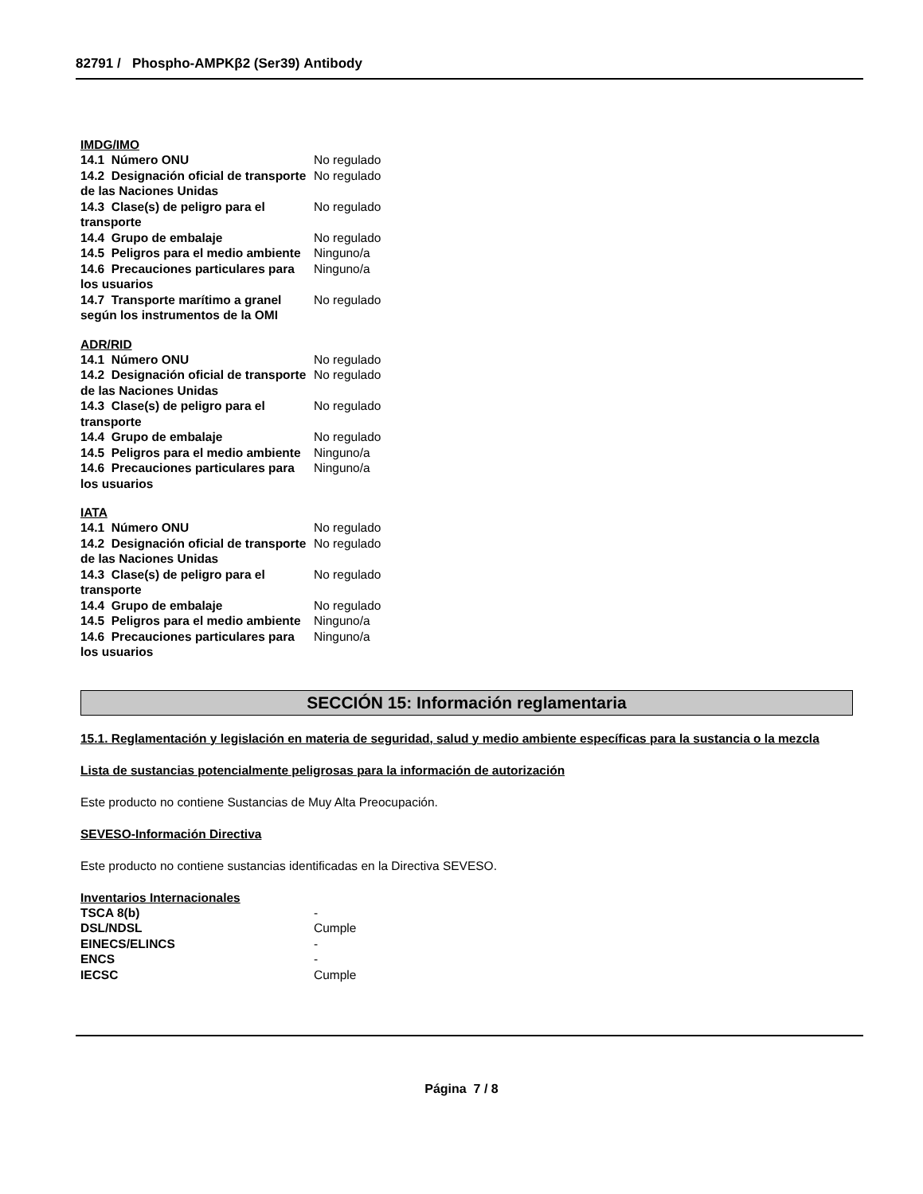82791 / Phospho-AMPKβ2 (Ser39) Antibody
IMDG/IMO
| 14.1 Número ONU | No regulado |
| 14.2 Designación oficial de transporte de las Naciones Unidas | No regulado |
| 14.3 Clase(s) de peligro para el transporte | No regulado |
| 14.4 Grupo de embalaje | No regulado |
| 14.5 Peligros para el medio ambiente | Ninguno/a |
| 14.6 Precauciones particulares para los usuarios | Ninguno/a |
| 14.7 Transporte marítimo a granel según los instrumentos de la OMI | No regulado |
ADR/RID
| 14.1 Número ONU | No regulado |
| 14.2 Designación oficial de transporte de las Naciones Unidas | No regulado |
| 14.3 Clase(s) de peligro para el transporte | No regulado |
| 14.4 Grupo de embalaje | No regulado |
| 14.5 Peligros para el medio ambiente | Ninguno/a |
| 14.6 Precauciones particulares para los usuarios | Ninguno/a |
IATA
| 14.1 Número ONU | No regulado |
| 14.2 Designación oficial de transporte de las Naciones Unidas | No regulado |
| 14.3 Clase(s) de peligro para el transporte | No regulado |
| 14.4 Grupo de embalaje | No regulado |
| 14.5 Peligros para el medio ambiente | Ninguno/a |
| 14.6 Precauciones particulares para los usuarios | Ninguno/a |
SECCIÓN 15: Información reglamentaria
15.1. Reglamentación y legislación en materia de seguridad, salud y medio ambiente específicas para la sustancia o la mezcla
Lista de sustancias potencialmente peligrosas para la información de autorización
Este producto no contiene Sustancias de Muy Alta Preocupación.
SEVESO-Información Directiva
Este producto no contiene sustancias identificadas en la Directiva SEVESO.
Inventarios Internacionales
| TSCA 8(b) | - |
| DSL/NDSL | Cumple |
| EINECS/ELINCS | - |
| ENCS | - |
| IECSC | Cumple |
Página 7 / 8